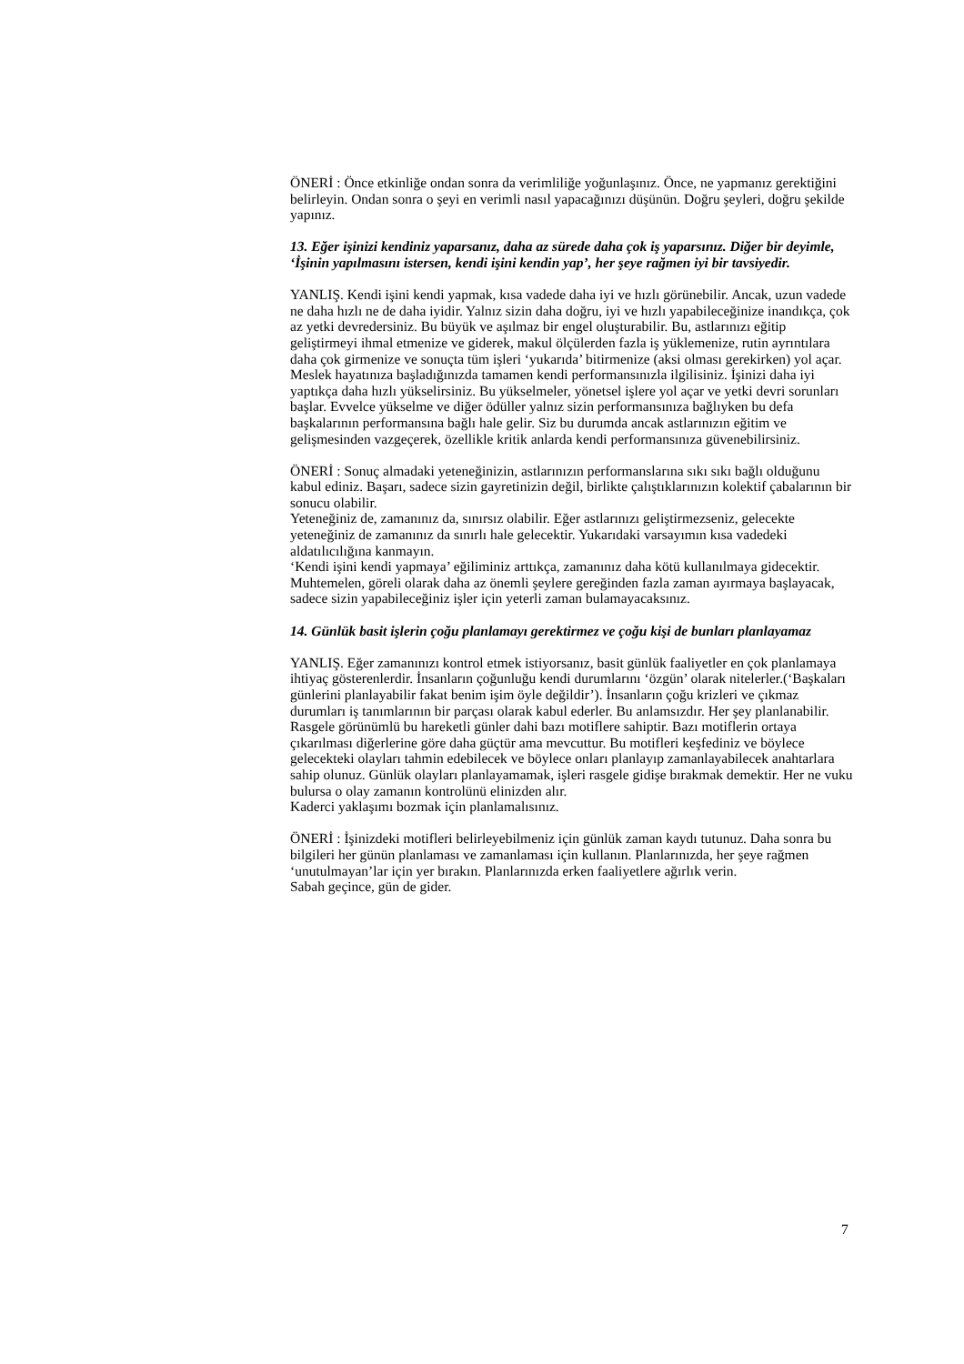ÖNERİ : Önce etkinliğe ondan sonra da verimliliğe yoğunlaşınız. Önce, ne yapmanız gerektiğini belirleyin. Ondan sonra o şeyi en verimli nasıl yapacağınızı düşünün. Doğru şeyleri, doğru şekilde yapınız.
13. Eğer işinizi kendiniz yaparsanız, daha az sürede daha çok iş yaparsınız. Diğer bir deyimle, ‘İşinin yapılmasını istersen, kendi işini kendin yap’, her şeye rağmen iyi bir tavsiyedir.
YANLIŞ. Kendi işini kendi yapmak, kısa vadede daha iyi ve hızlı görünebilir. Ancak, uzun vadede ne daha hızlı ne de daha iyidir. Yalnız sizin daha doğru, iyi ve hızlı yapabileceğinize inandıkça, çok az yetki devredersiniz. Bu büyük ve aşılmaz bir engel oluşturabilir. Bu, astlarınızı eğitip geliştirmeyi ihmal etmenize ve giderek, makul ölçülerden fazla iş yüklemenize, rutin ayrıntılara daha çok girmenize ve sonuçta tüm işleri ‘yukarıda’ bitirmenize (aksi olması gerekirken) yol açar.
Meslek hayatınıza başladığınızda tamamen kendi performansınızla ilgilisiniz. İşinizi daha iyi yaptıkça daha hızlı yükselirsiniz. Bu yükselmeler, yönetsel işlere yol açar ve yetki devri sorunları başlar. Evvelce yükselme ve diğer ödüller yalnız sizin performansınıza bağlıyken bu defa başkalarının performansına bağlı hale gelir. Siz bu durumda ancak astlarınızın eğitim ve gelişmesinden vazgeçerek, özellikle kritik anlarda kendi performansınıza güvenebilirsiniz.
ÖNERİ : Sonuç almadaki yeteneğinizin, astlarınızın performanslarına sıkı sıkı bağlı olduğunu kabul ediniz. Başarı, sadece sizin gayretinizin değil, birlikte çalıştıklarınızın kolektif çabalarının bir sonucu olabilir.
Yeteneğiniz de, zamanınız da, sınırsız olabilir. Eğer astlarınızı geliştirmezseniz, gelecekte yeteneğiniz de zamanınız da sınırlı hale gelecektir. Yukarıdaki varsayımın kısa vadedeki aldatılıcılığına kanmayın.
‘Kendi işini kendi yapmaya’ eğiliminiz arttıkça, zamanınız daha kötü kullanılmaya gidecektir. Muhtemelen, göreli olarak daha az önemli şeylere gereğinden fazla zaman ayırmaya başlayacak, sadece sizin yapabileceğiniz işler için yeterli zaman bulamayacaksınız.
14. Günlük basit işlerin çoğu planlamayı gerektirmez ve çoğu kişi de bunları planlayamaz
YANLIŞ. Eğer zamanınızı kontrol etmek istiyorsanız, basit günlük faaliyetler en çok planlamaya ihtiyaç gösterenlerdir. İnsanların çoğunluğu kendi durumlarını ‘özgün’ olarak nitelerler.(‘Başkaları günlerini planlayabilir fakat benim işim öyle değildir’). İnsanların çoğu krizleri ve çıkmaz durumları iş tanımlarının bir parçası olarak kabul ederler. Bu anlamsızdır. Her şey planlanabilir. Rasgele görünümlü bu hareketli günler dahi bazı motiflere sahiptir. Bazı motiflerin ortaya çıkarılması diğerlerine göre daha güçtür ama mevcuttur. Bu motifleri keşfediniz ve böylece gelecekteki olayları tahmin edebilecek ve böylece onları planlayıp zamanlayabilecek anahtarlara sahip olunuz. Günlük olayları planlayamamak, işleri rasgele gidişe bırakmak demektir. Her ne vuku bulursa o olay zamanın kontrolünü elinizden alır.
Kaderci yaklaşımı bozmak için planlamalısınız.
ÖNERİ : İşinizdeki motifleri belirleyebilmeniz için günlük zaman kaydı tutunuz. Daha sonra bu bilgileri her günün planlaması ve zamanlaması için kullanın. Planlarınızda, her şeye rağmen ‘unutulmayan’lar için yer bırakın. Planlarınızda erken faaliyetlere ağırlık verin.
Sabah geçince, gün de gider.
7